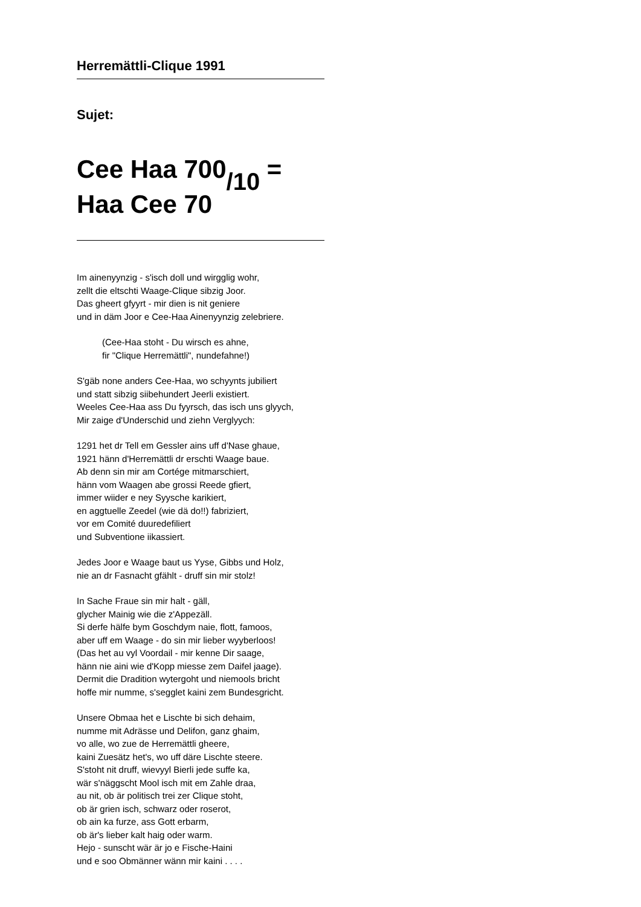Herremättli-Clique 1991
Sujet:
Cee Haa 700/10 =
Haa Cee 70
Im ainenyynzig - s'isch doll und wirgglig wohr,
zellt die eltschti Waage-Clique sibzig Joor.
Das gheert gfyyrt - mir dien is nit geniere
und in däm Joor e Cee-Haa Ainenyynzig zelebriere.
(Cee-Haa stoht - Du wirsch es ahne,
fir "Clique Herremättli", nundefahne!)
S'gäb none anders Cee-Haa, wo schyynts jubiliert
und statt sibzig siibehundert Jeerli existiert.
Weeles Cee-Haa ass Du fyyrsch, das isch uns glyych,
Mir zaige d'Underschid und ziehn Verglyych:
1291 het dr Tell em Gessler ains uff d'Nase ghaue,
1921 hänn d'Herremättli dr erschti Waage baue.
Ab denn sin mir am Cortége mitmarschiert,
hänn vom Waagen abe grossi Reede gfiert,
immer wiider e ney Syysche karikiert,
en aggtuelle Zeedel (wie dä do!!) fabriziert,
vor em Comité duuredefiliert
und Subventione iikassiert.
Jedes Joor e Waage baut us Yyse, Gibbs und Holz,
nie an dr Fasnacht gfählt - druff sin mir stolz!
In Sache Fraue sin mir halt - gäll,
glycher Mainig wie die z'Appezäll.
Si derfe hälfe bym Goschdym naie, flott, famoos,
aber uff em Waage - do sin mir lieber wyyberloos!
(Das het au vyl Voordail - mir kenne Dir saage,
hänn nie aini wie d'Kopp miesse zem Daifel jaage).
Dermit die Dradition wytergoht und niemools bricht
hoffe mir numme, s'segglet kaini zem Bundesgricht.
Unsere Obmaa het e Lischte bi sich dehaim,
numme mit Adrässe und Delifon, ganz ghaim,
vo alle, wo zue de Herremättli gheere,
kaini Zuesätz het's, wo uff däre Lischte steere.
S'stoht nit druff, wievyyl Bierli jede suffe ka,
wär s'näggscht Mool isch mit em Zahle draa,
au nit, ob är politisch trei zer Clique stoht,
ob är grien isch, schwarz oder roserot,
ob ain ka furze, ass Gott erbarm,
ob är's lieber kalt haig oder warm.
Hejo - sunscht wär är jo e Fische-Haini
und e soo Obmänner wänn mir kaini . . . .